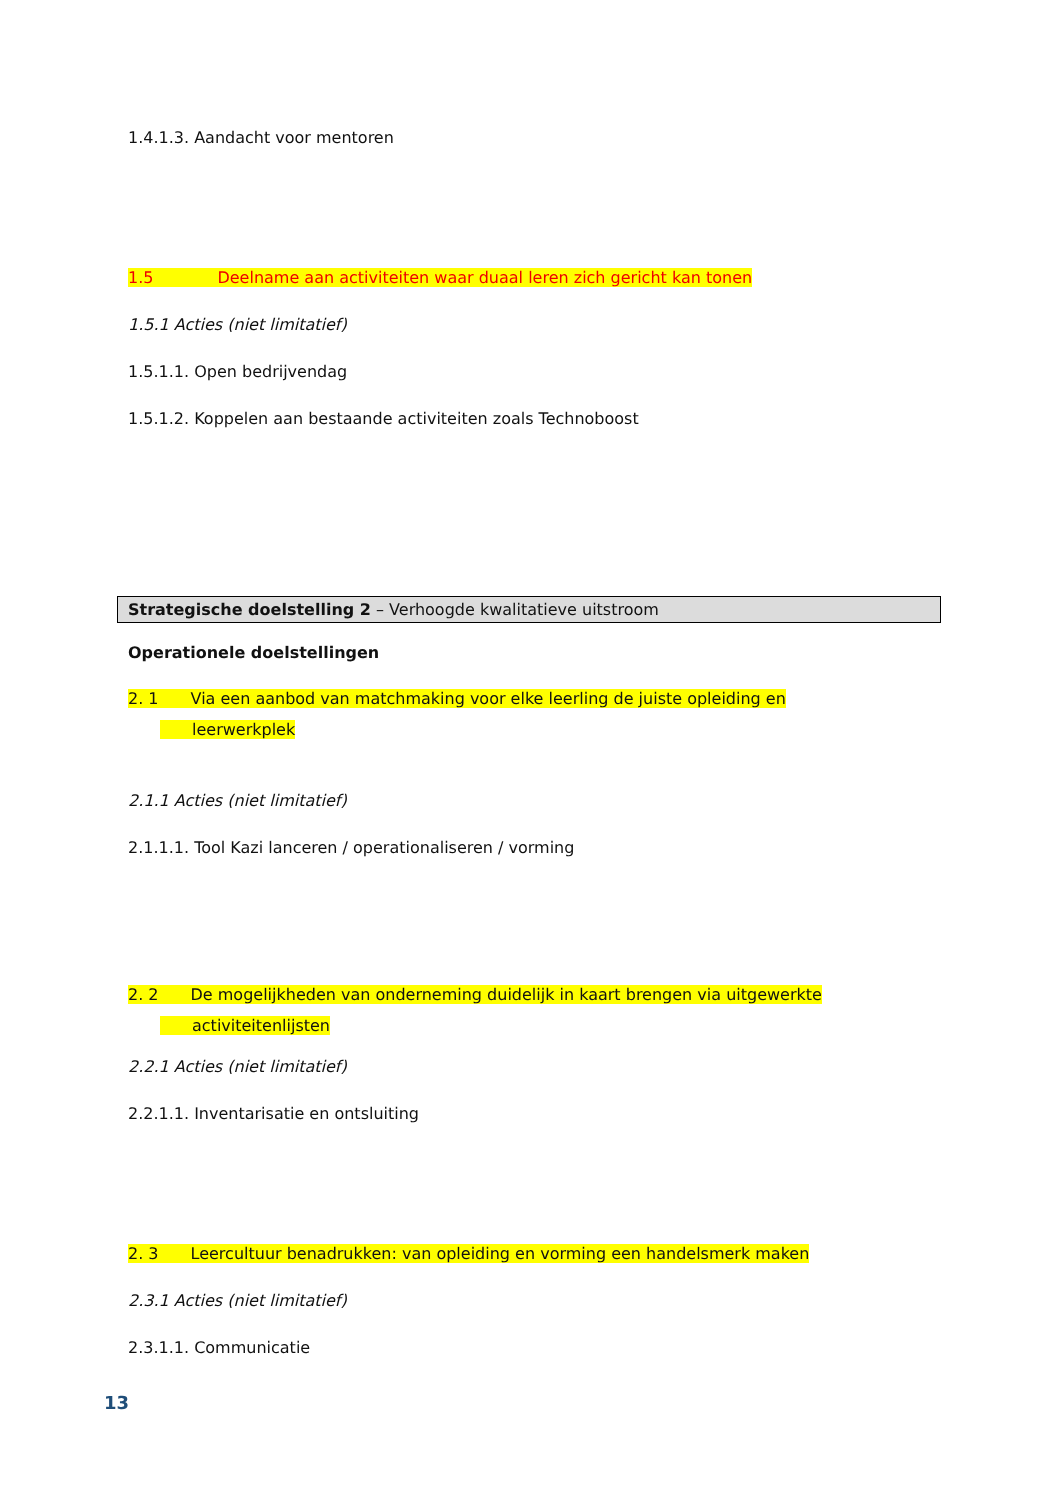1.4.1.3. Aandacht voor mentoren
1.5 Deelname aan activiteiten waar duaal leren zich gericht kan tonen
1.5.1 Acties (niet limitatief)
1.5.1.1. Open bedrijvendag
1.5.1.2. Koppelen aan bestaande activiteiten zoals Technoboost
Strategische doelstelling 2 – Verhoogde kwalitatieve uitstroom
Operationele doelstellingen
2. 1 Via een aanbod van matchmaking voor elke leerling de juiste opleiding en
leerwerkplek
2.1.1 Acties (niet limitatief)
2.1.1.1. Tool Kazi lanceren / operationaliseren / vorming
2. 2 De mogelijkheden van onderneming duidelijk in kaart brengen via uitgewerkte
activiteitenlijsten
2.2.1 Acties (niet limitatief)
2.2.1.1. Inventarisatie en ontsluiting
2. 3 Leercultuur benadrukken: van opleiding en vorming een handelsmerk maken
2.3.1 Acties (niet limitatief)
2.3.1.1. Communicatie
13